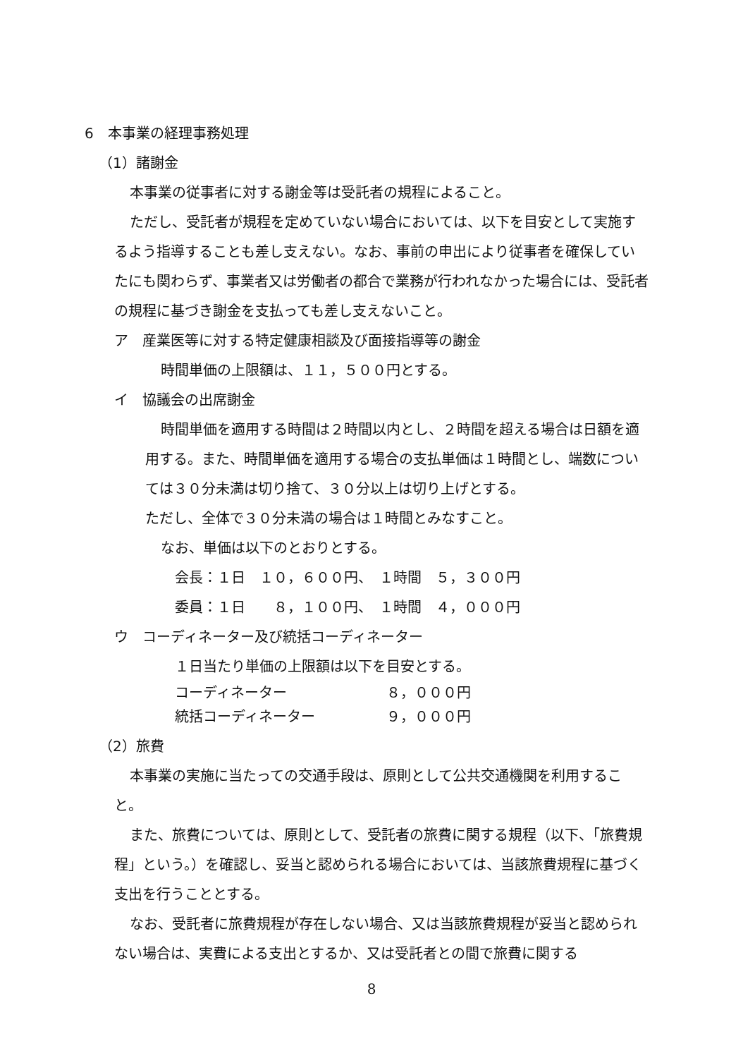6　本事業の経理事務処理
（1）諸謝金
本事業の従事者に対する謝金等は受託者の規程によること。
ただし、受託者が規程を定めていない場合においては、以下を目安として実施するよう指導することも差し支えない。なお、事前の申出により従事者を確保していたにも関わらず、事業者又は労働者の都合で業務が行われなかった場合には、受託者の規程に基づき謝金を支払っても差し支えないこと。
ア　産業医等に対する特定健康相談及び面接指導等の謝金
時間単価の上限額は、１１，５００円とする。
イ　協議会の出席謝金
時間単価を適用する時間は２時間以内とし、２時間を超える場合は日額を適用する。また、時間単価を適用する場合の支払単価は１時間とし、端数については３０分未満は切り捨て、３０分以上は切り上げとする。
ただし、全体で３０分未満の場合は１時間とみなすこと。
なお、単価は以下のとおりとする。
会長：１日　１０，６００円、　１時間　５，３００円
委員：１日　　８，１００円、　１時間　４，０００円
ウ　コーディネーター及び統括コーディネーター
１日当たり単価の上限額は以下を目安とする。
コーディネーター ８，０００円
統括コーディネーター ９，０００円
（2）旅費
本事業の実施に当たっての交通手段は、原則として公共交通機関を利用すること。
また、旅費については、原則として、受託者の旅費に関する規程（以下、「旅費規程」という。）を確認し、妥当と認められる場合においては、当該旅費規程に基づく支出を行うこととする。
なお、受託者に旅費規程が存在しない場合、又は当該旅費規程が妥当と認められない場合は、実費による支出とするか、又は受託者との間で旅費に関する
8